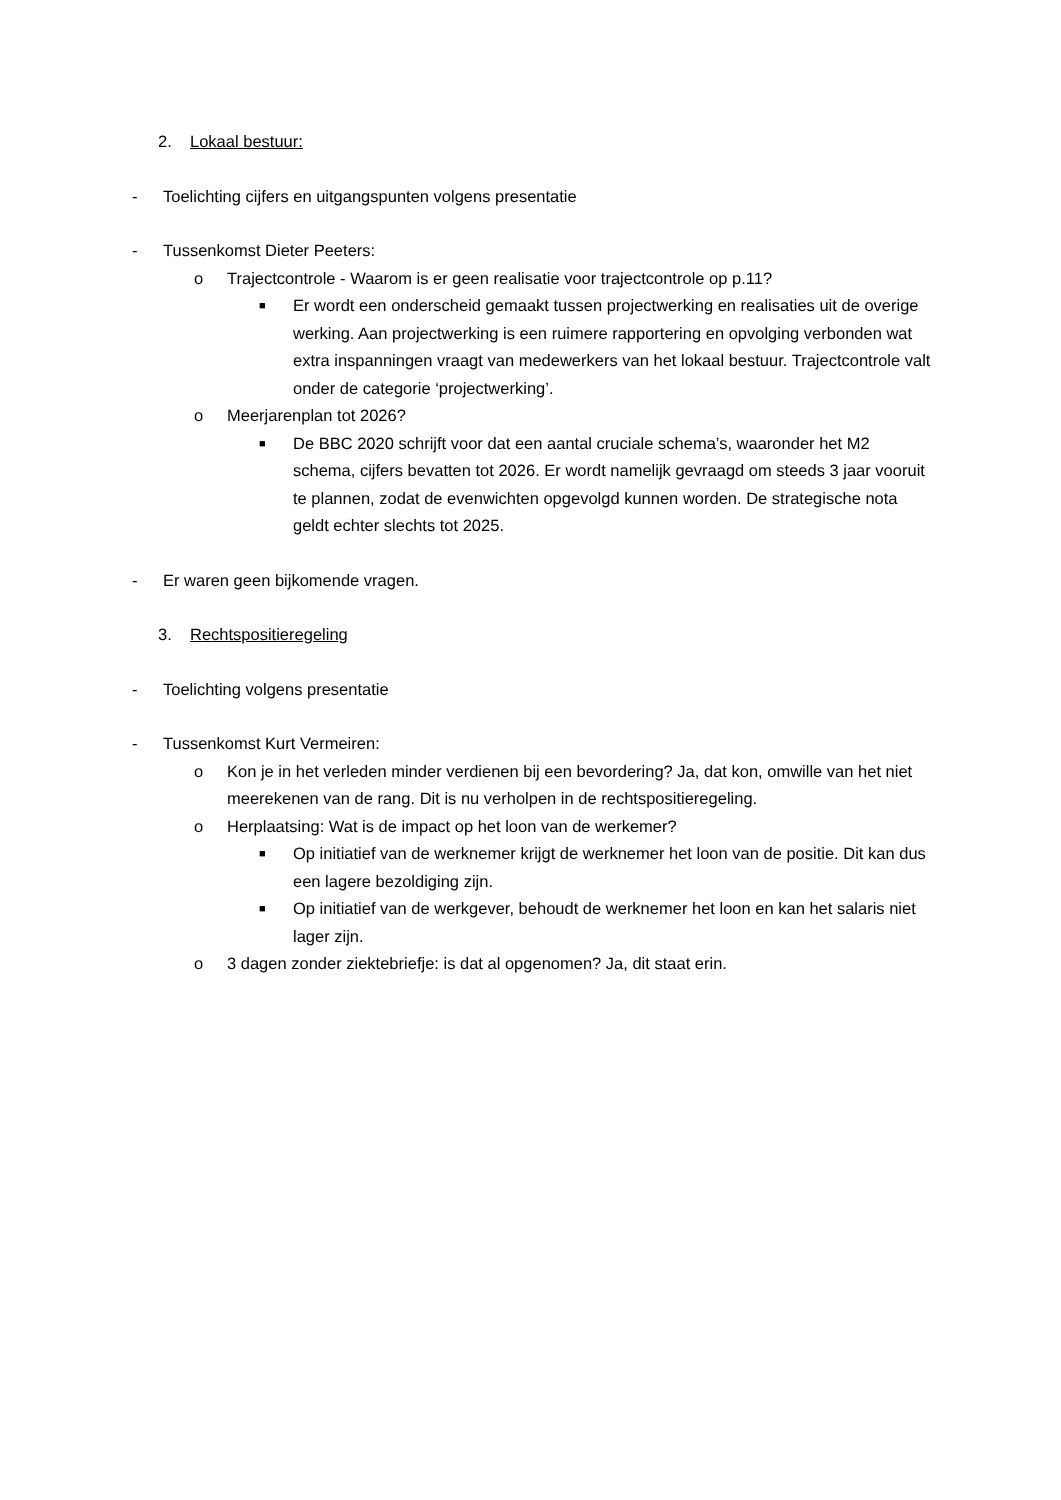2. Lokaal bestuur:
- Toelichting cijfers en uitgangspunten volgens presentatie
- Tussenkomst Dieter Peeters:
o Trajectcontrole - Waarom is er geen realisatie voor trajectcontrole op p.11?
■ Er wordt een onderscheid gemaakt tussen projectwerking en realisaties uit de overige werking. Aan projectwerking is een ruimere rapportering en opvolging verbonden wat extra inspanningen vraagt van medewerkers van het lokaal bestuur. Trajectcontrole valt onder de categorie ‘projectwerking’.
o Meerjarenplan tot 2026?
■ De BBC 2020 schrijft voor dat een aantal cruciale schema’s, waaronder het M2 schema, cijfers bevatten tot 2026. Er wordt namelijk gevraagd om steeds 3 jaar vooruit te plannen, zodat de evenwichten opgevolgd kunnen worden. De strategische nota geldt echter slechts tot 2025.
- Er waren geen bijkomende vragen.
3. Rechtspositieregeling
- Toelichting volgens presentatie
- Tussenkomst Kurt Vermeiren:
o Kon je in het verleden minder verdienen bij een bevordering? Ja, dat kon, omwille van het niet meerekenen van de rang. Dit is nu verholpen in de rechtspositieregeling.
o Herplaatsing: Wat is de impact op het loon van de werkemer?
■ Op initiatief van de werknemer krijgt de werknemer het loon van de positie. Dit kan dus een lagere bezoldiging zijn.
■ Op initiatief van de werkgever, behoudt de werknemer het loon en kan het salaris niet lager zijn.
o 3 dagen zonder ziektebriefje: is dat al opgenomen? Ja, dit staat erin.